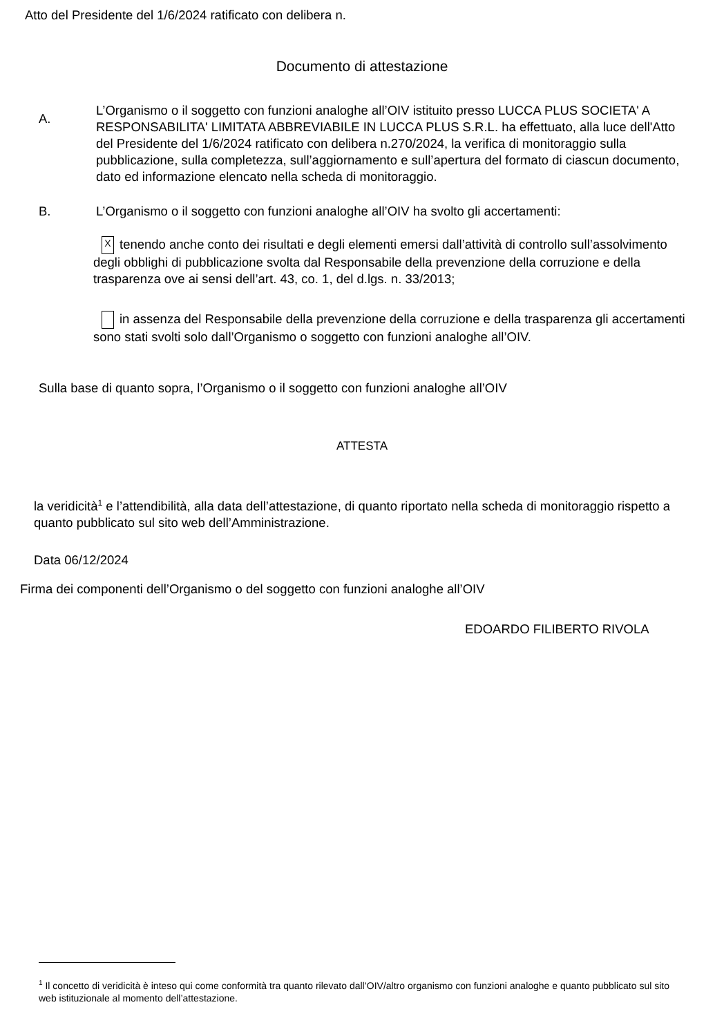Atto del Presidente del 1/6/2024 ratificato con delibera n.
Documento di attestazione
A.
L’Organismo o il soggetto con funzioni analoghe all’OIV istituito presso LUCCA PLUS SOCIETA' A RESPONSABILITA' LIMITATA ABBREVIABILE IN LUCCA PLUS S.R.L. ha effettuato, alla luce dell'Atto del Presidente del 1/6/2024 ratificato con delibera n.270/2024, la verifica di monitoraggio sulla pubblicazione, sulla completezza, sull’aggiornamento e sull’apertura del formato di ciascun documento, dato ed informazione elencato nella scheda di monitoraggio.
B. L’Organismo o il soggetto con funzioni analoghe all’OIV ha svolto gli accertamenti:
Xtenendo anche conto dei risultati e degli elementi emersi dall’attività di controllo sull’assolvimento degli obblighi di pubblicazione svolta dal Responsabile della prevenzione della corruzione e della trasparenza ove ai sensi dell’art. 43, co. 1, del d.lgs. n. 33/2013;
in assenza del Responsabile della prevenzione della corruzione e della trasparenza gli accertamenti sono stati svolti solo dall’Organismo o soggetto con funzioni analoghe all’OIV.
Sulla base di quanto sopra, l’Organismo o il soggetto con funzioni analoghe all’OIV
ATTESTA
la veridicità<sup>1</sup> e l’attendibilità, alla data dell’attestazione, di quanto riportato nella scheda di monitoraggio rispetto a quanto pubblicato sul sito web dell’Amministrazione.
Data 06/12/2024
Firma dei componenti dell’Organismo o del soggetto con funzioni analoghe all’OIV
EDOARDO FILIBERTO RIVOLA
<sup>1</sup> Il concetto di veridicità è inteso qui come conformità tra quanto rilevato dall’OIV/altro organismo con funzioni analoghe e quanto pubblicato sul sito web istituzionale al momento dell’attestazione.